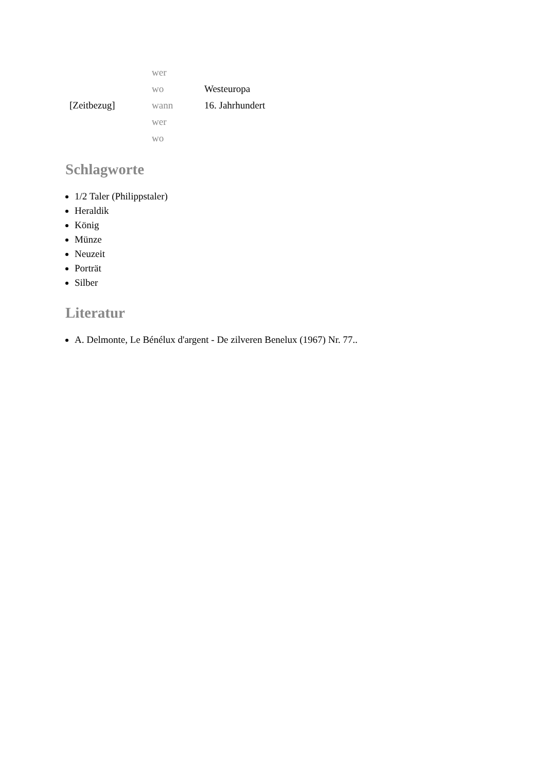| | wer | |
| | wo | Westeuropa |
| [Zeitbezug] | wann | 16. Jahrhundert |
| | wer | |
| | wo | |
Schlagworte
1/2 Taler (Philippstaler)
Heraldik
König
Münze
Neuzeit
Porträt
Silber
Literatur
A. Delmonte, Le Bénélux d'argent - De zilveren Benelux (1967) Nr. 77..